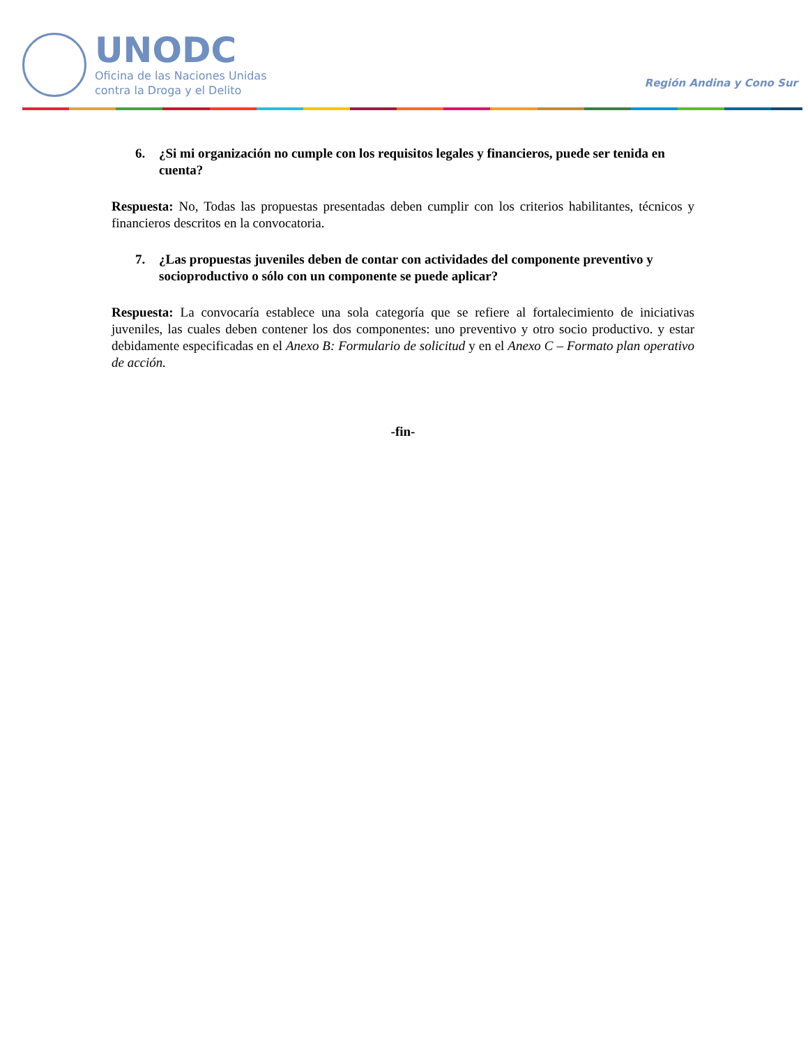UNODC
Oficina de las Naciones Unidas
contra la Droga y el Delito
Región Andina y Cono Sur
6. ¿Si mi organización no cumple con los requisitos legales y financieros, puede ser tenida en cuenta?
Respuesta: No, Todas las propuestas presentadas deben cumplir con los criterios habilitantes, técnicos y financieros descritos en la convocatoria.
7. ¿Las propuestas juveniles deben de contar con actividades del componente preventivo y socioproductivo o sólo con un componente se puede aplicar?
Respuesta: La convocaría establece una sola categoría que se refiere al fortalecimiento de iniciativas juveniles, las cuales deben contener los dos componentes: uno preventivo y otro socio productivo. y estar debidamente especificadas en el Anexo B: Formulario de solicitud y en el Anexo C – Formato plan operativo de acción.
-fin-